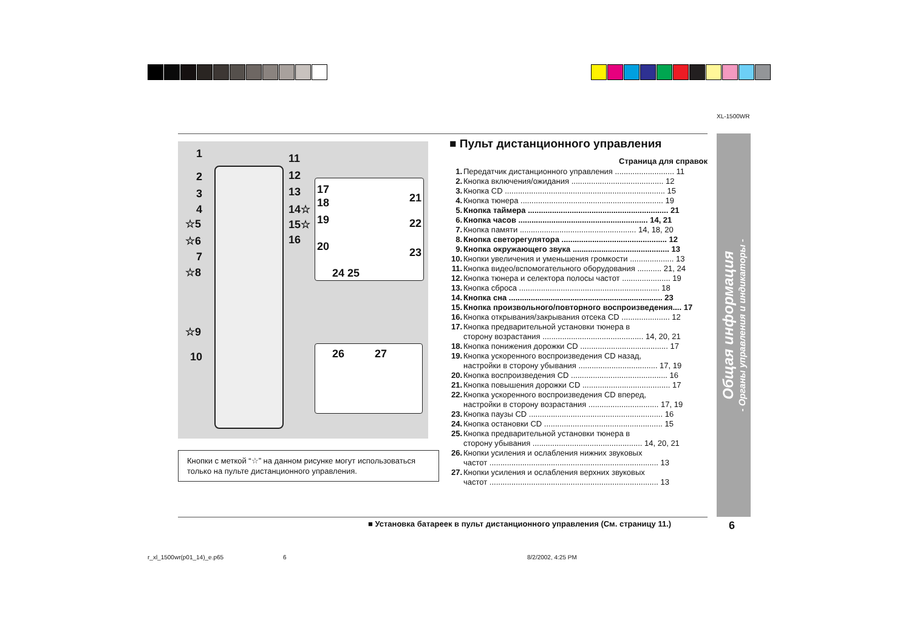XL-1500WR
1
2
3
4
☆5
☆6
7
☆8
☆9
10
11
12
13
14☆
15☆
16
17
18
19
20
21
22
23
24 25
26 27
Кнопки с меткой “☆” на данном рисунке могут использоваться только на пульте дистанционного управления.
■ Пульт дистанционного управления
Страница для справок
1. Передатчик дистанционного управления ........................... 11
2. Кнопка включения/ожидания .......................................... 12
3. Кнопка CD ......................................................................... 15
4. Кнопка тюнера ................................................................. 19
5. Кнопка таймера ................................................................ 21
6. Кнопка часов ........................................................... 14, 21
7. Кнопка памяти ..................................................... 14, 18, 20
8. Кнопка светорегулятора ................................................ 12
9. Кнопка окружающего звука ............................................ 13
10. Кнопки увеличения и уменьшения громкости .................... 13
11. Кнопка видео/вспомогательного оборудования ........... 21, 24
12. Кнопка тюнера и селектора полосы частот ...................... 19
13. Кнопка сброса ................................................................ 18
14. Кнопка сна ...................................................................... 23
15. Кнопка произвольного/повторного воспроизведения.... 17
16. Кнопка открывания/закрывания отсека CD ...................... 12
17. Кнопка предварительной установки тюнера в
сторону возрастания .............................................. 14, 20, 21
18. Кнопка понижения дорожки CD ........................................ 17
19. Кнопка ускоренного воспроизведения CD назад,
настройки в сторону убывания .................................... 17, 19
20. Кнопка воспроизведения CD ............................................ 16
21. Кнопка повышения дорожки CD ........................................ 17
22. Кнопка ускоренного воспроизведения CD вперед,
настройки в сторону возрастания ................................ 17, 19
23. Кнопка паузы CD ............................................................. 16
24. Кнопка остановки CD ...................................................... 15
25. Кнопка предварительной установки тюнера в
сторону убывания .................................................. 14, 20, 21
26. Кнопки усиления и ослабления нижних звуковых
частот ............................................................................. 13
27. Кнопки усиления и ослабления верхних звуковых
частот ............................................................................. 13
Общая информация
- Органы управления и индикаторы -
■ Установка батареек в пульт дистанционного управления (См. страницу 11.)
6
r_xl_1500wr(p01_14)_e.p65 6 8/2/2002, 4:25 PM